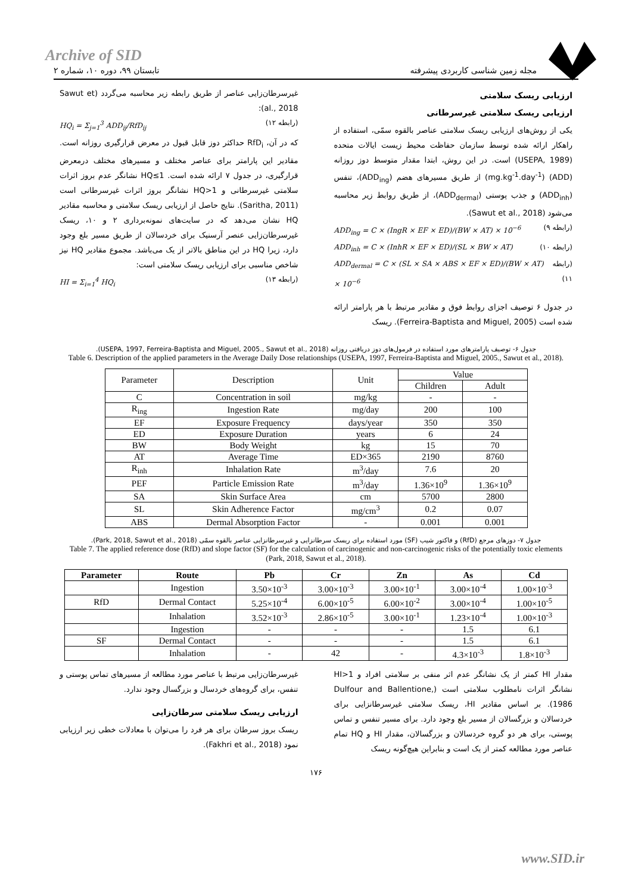Archive of SID
مجله زمین شناسی کاربردی پیشرفته تابستان ۹۹، دوره ۱۰، شماره ۲
ارزیابی ریسک سلامتی
ارزیابی ریسک سلامتی غیرسرطانی
یکی از روش‌های ارزیابی ریسک سلامتی عناصر بالقوه سمّی، استفاده از راهکار ارائه شده توسط سازمان حفاظت محیط زیست ایالات متحده (USEPA, 1989) است. در این روش، ابتدا مقدار متوسط دوز روزانه (ADD) (mg.kg<sup>-1</sup>.day<sup>-1</sup>) از طریق مسیرهای هضم (ADD<sub>ing</sub>)، تنفس (ADD<sub>inh</sub>) و جذب پوستی (ADD<sub>dermal</sub>)، از طریق روابط زیر محاسبه می‌شود (Sawut et al., 2018).
ADD<sub>ing</sub> = C × (IngR × EF × ED)/(BW × AT) × 10<sup>−6</sup> (رابطه ۹)
ADD<sub>inh</sub> = C × (InhR × EF × ED)/(SL × BW × AT) (رابطه ۱۰)
ADD<sub>dermal</sub> = C × (SL × SA × ABS × EF × ED)/(BW × AT) × 10<sup>−6</sup> (رابطه ۱۱)
در جدول ۶ توصیف اجزای روابط فوق و مقادیر مرتبط با هر پارامتر ارائه شده است (Ferreira-Baptista and Miguel, 2005). ریسک
غیرسرطان‌زایی عناصر از طریق رابطه زیر محاسبه می‌گردد (Sawut et al., 2018):
HQ<sub>i</sub> = Σ<sub>j=1</sub><sup>3</sup> ADD<sub>ij</sub>/RfD<sub>ij</sub> (رابطه ۱۲)
که در آن، RfD<sub>i</sub> حداکثر دوز قابل قبول در معرض قرارگیری روزانه است. مقادیر این پارامتر برای عناصر مختلف و مسیرهای مختلف درمعرض قرارگیری، در جدول ۷ ارائه شده است. HQ≤1 نشانگر عدم بروز اثرات سلامتی غیرسرطانی و HQ>1 نشانگر بروز اثرات غیرسرطانی است (Saritha, 2011). نتایج حاصل از ارزیابی ریسک سلامتی و محاسبه مقادیر HQ نشان می‌دهد که در سایت‌های نمونه‌برداری ۲ و ۱۰، ریسک غیرسرطان‌زایی عنصر آرسنیک برای خردسالان از طریق مسیر بلع وجود دارد، زیرا HQ در این مناطق بالاتر از یک می‌باشد. مجموع مقادیر HQ نیز شاخص مناسبی برای ارزیابی ریسک سلامتی است:
HI = Σ<sub>i=1</sub><sup>4</sup> HQ<sub>i</sub> (رابطه ۱۳)
جدول ۶- توصیف پارامترهای مورد استفاده در فرمول‌های دوز دریافتی روزانه (USEPA, 1997, Ferreira-Baptista and Miguel, 2005., Sawut et al., 2018).
Table 6. Description of the applied parameters in the Average Daily Dose relationships (USEPA, 1997, Ferreira-Baptista and Miguel, 2005., Sawut et al., 2018).
| Parameter | Description | Unit | Value | |
| --- | --- | --- | --- | --- |
| | | | Children | Adult |
| C | Concentration in soil | mg/kg | - | - |
| R<sub>ing</sub> | Ingestion Rate | mg/day | 200 | 100 |
| EF | Exposure Frequency | days/year | 350 | 350 |
| ED | Exposure Duration | years | 6 | 24 |
| BW | Body Weight | kg | 15 | 70 |
| AT | Average Time | ED×365 | 2190 | 8760 |
| R<sub>inh</sub> | Inhalation Rate | m<sup>3</sup>/day | 7.6 | 20 |
| PEF | Particle Emission Rate | m<sup>3</sup>/day | 1.36×10<sup>9</sup> | 1.36×10<sup>9</sup> |
| SA | Skin Surface Area | cm | 5700 | 2800 |
| SL | Skin Adherence Factor | mg/cm<sup>3</sup> | 0.2 | 0.07 |
| ABS | Dermal Absorption Factor | - | 0.001 | 0.001 |
جدول ۷- دوزهای مرجع (RfD) و فاکتور شیب (SF) مورد استفاده برای ریسک سرطانزایی و غیرسرطانزایی عناصر بالقوه سمّی (Park, 2018, Sawut et al., 2018).
Table 7. The applied reference dose (RfD) and slope factor (SF) for the calculation of carcinogenic and non-carcinogenic risks of the potentially toxic elements (Park, 2018, Sawut et al., 2018).
| Parameter | Route | Pb | Cr | Zn | As | Cd |
| --- | --- | --- | --- | --- | --- | --- |
| | Ingestion | 3.50×10<sup>-3</sup> | 3.00×10<sup>-3</sup> | 3.00×10<sup>-1</sup> | 3.00×10<sup>-4</sup> | 1.00×10<sup>-3</sup> |
| RfD | Dermal Contact | 5.25×10<sup>-4</sup> | 6.00×10<sup>-5</sup> | 6.00×10<sup>-2</sup> | 3.00×10<sup>-4</sup> | 1.00×10<sup>-5</sup> |
| | Inhalation | 3.52×10<sup>-3</sup> | 2.86×10<sup>-5</sup> | 3.00×10<sup>-1</sup> | 1.23×10<sup>-4</sup> | 1.00×10<sup>-3</sup> |
| | Ingestion | - | - | - | 1.5 | 6.1 |
| SF | Dermal Contact | - | - | - | 1.5 | 6.1 |
| | Inhalation | - | 42 | - | 4.3×10<sup>-3</sup> | 1.8×10<sup>-3</sup> |
مقدار HI کمتر از یک نشانگر عدم اثر منفی بر سلامتی افراد و HI>1 نشانگر اثرات نامطلوب سلامتی است (Dulfour and Ballentione, 1986). بر اساس مقادیر HI، ریسک سلامتی غیرسرطانزایی برای خردسالان و بزرگسالان از مسیر بلع وجود دارد. برای مسیر تنفس و تماس پوستی، برای هر دو گروه خردسالان و بزرگسالان، مقدار HI و HQ تمام عناصر مورد مطالعه کمتر از یک است و بنابراین هیچ‌گونه ریسک
غیرسرطان‌زایی مرتبط با عناصر مورد مطالعه از مسیرهای تماس پوستی و تنفس، برای گروه‌های خردسال و بزرگسال وجود ندارد.
ارزیابی ریسک سلامتی سرطان‌زایی
ریسک بروز سرطان برای هر فرد را می‌توان با معادلات خطی زیر ارزیابی نمود (Fakhri et al., 2018).
۱۷۶
www.SID.ir